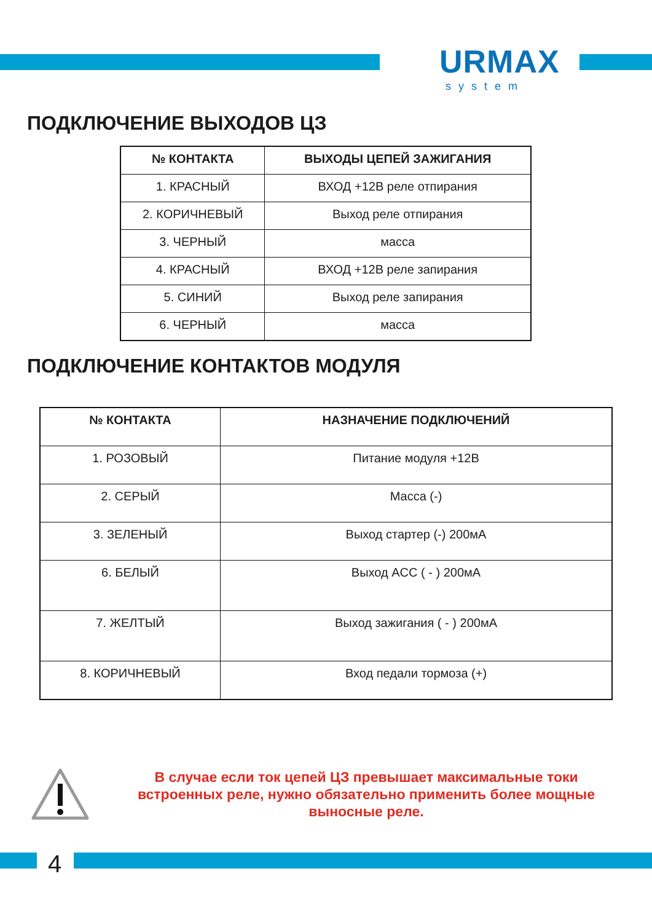URMAX
system
ПОДКЛЮЧЕНИЕ ВЫХОДОВ ЦЗ
| № КОНТАКТА | ВЫХОДЫ ЦЕПЕЙ ЗАЖИГАНИЯ |
| --- | --- |
| 1. КРАСНЫЙ | ВХОД +12В реле отпирания |
| 2. КОРИЧНЕВЫЙ | Выход реле отпирания |
| 3. ЧЕРНЫЙ | масса |
| 4. КРАСНЫЙ | ВХОД +12В реле запирания |
| 5. СИНИЙ | Выход реле запирания |
| 6. ЧЕРНЫЙ | масса |
ПОДКЛЮЧЕНИЕ КОНТАКТОВ МОДУЛЯ
| № КОНТАКТА | НАЗНАЧЕНИЕ ПОДКЛЮЧЕНИЙ |
| --- | --- |
| 1. РОЗОВЫЙ | Питание модуля +12В |
| 2. СЕРЫЙ | Масса (-) |
| 3. ЗЕЛЕНЫЙ | Выход стартер (-) 200мА |
| 6. БЕЛЫЙ | Выход ACC ( - ) 200мА |
| 7. ЖЕЛТЫЙ | Выход зажигания ( - ) 200мА |
| 8. КОРИЧНЕВЫЙ | Вход педали тормоза (+) |
В случае если ток цепей ЦЗ превышает максимальные токи встроенных реле, нужно обязательно применить более мощные выносные реле.
4